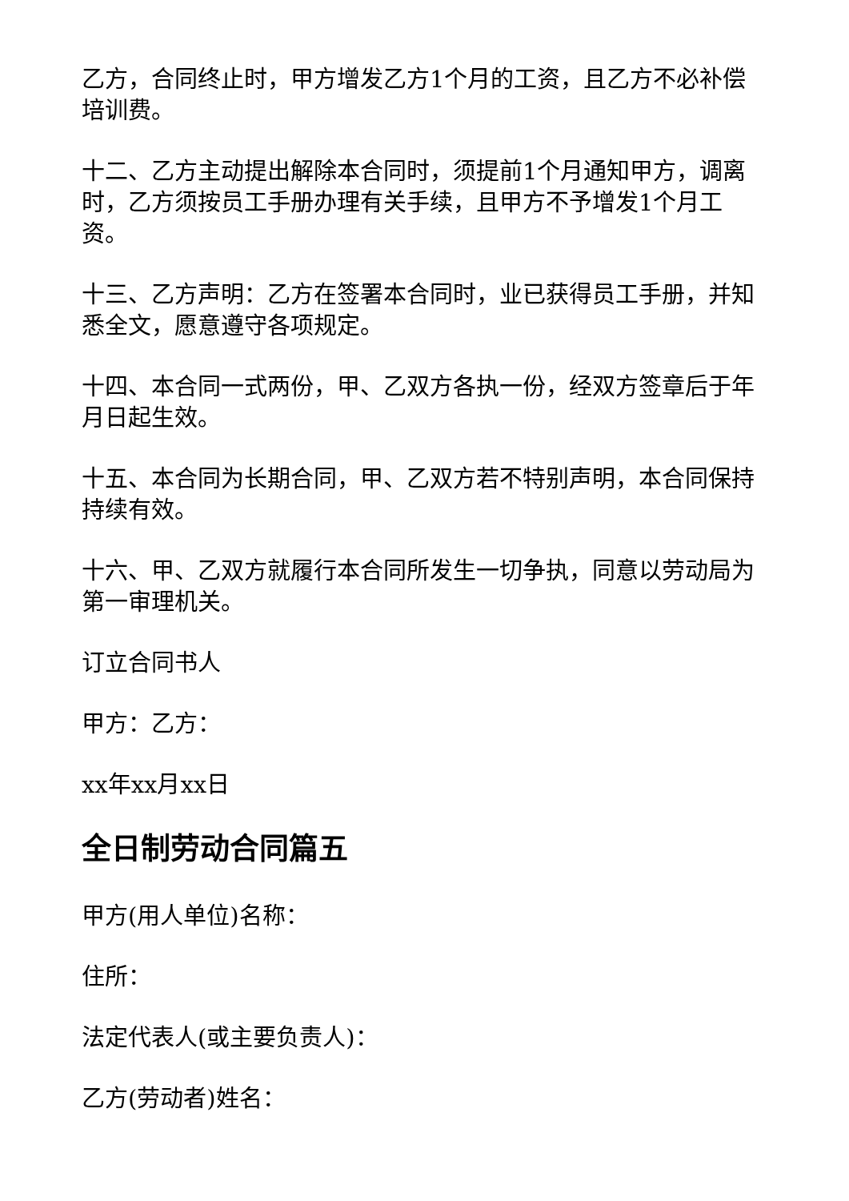乙方，合同终止时，甲方增发乙方1个月的工资，且乙方不必补偿培训费。
十二、乙方主动提出解除本合同时，须提前1个月通知甲方，调离时，乙方须按员工手册办理有关手续，且甲方不予增发1个月工资。
十三、乙方声明：乙方在签署本合同时，业已获得员工手册，并知悉全文，愿意遵守各项规定。
十四、本合同一式两份，甲、乙双方各执一份，经双方签章后于年月日起生效。
十五、本合同为长期合同，甲、乙双方若不特别声明，本合同保持持续有效。
十六、甲、乙双方就履行本合同所发生一切争执，同意以劳动局为第一审理机关。
订立合同书人
甲方：乙方：
xx年xx月xx日
全日制劳动合同篇五
甲方(用人单位)名称：
住所：
法定代表人(或主要负责人)：
乙方(劳动者)姓名：